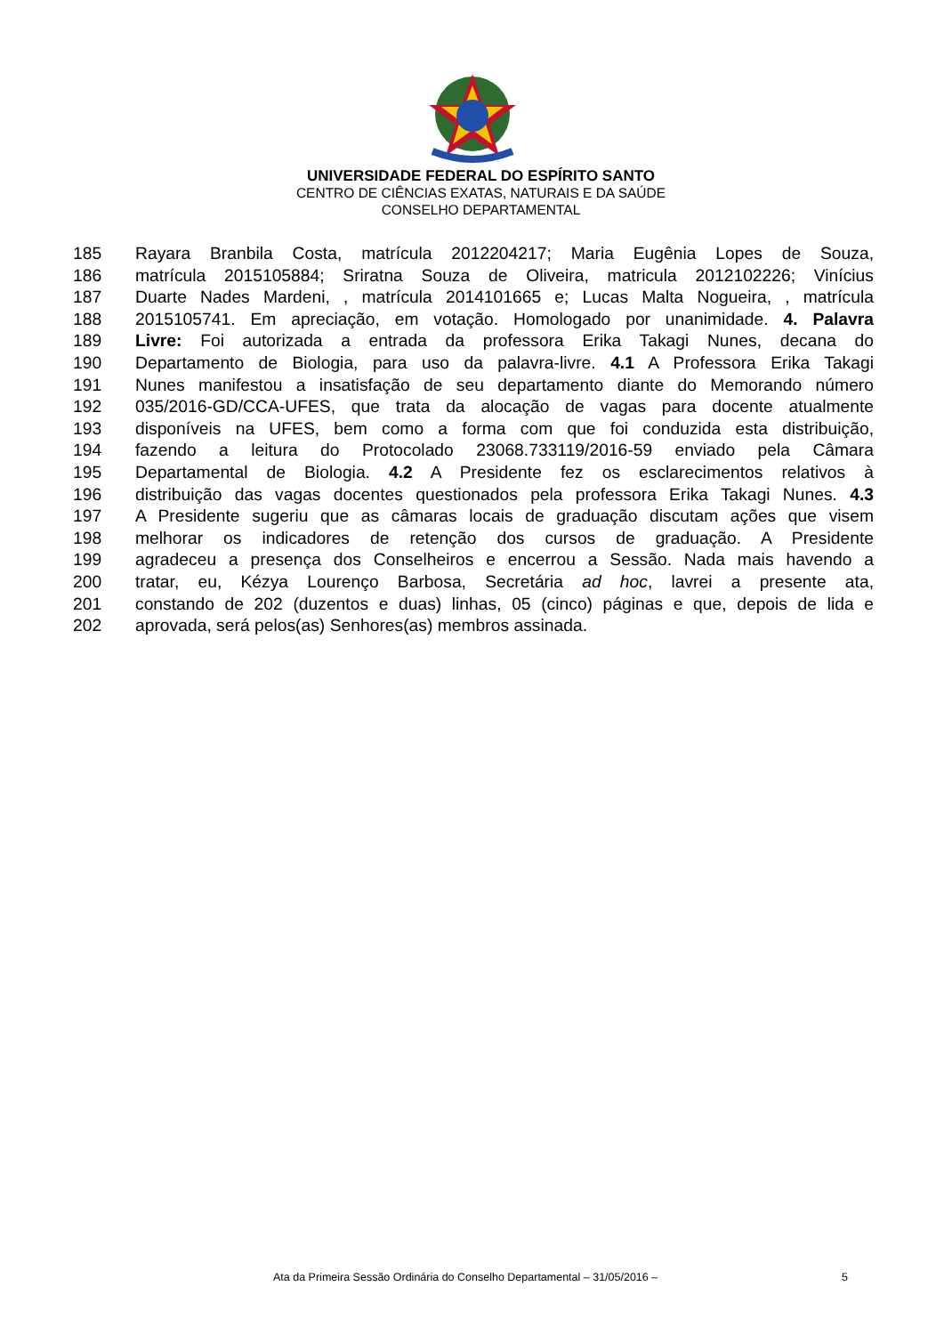UNIVERSIDADE FEDERAL DO ESPÍRITO SANTO
CENTRO DE CIÊNCIAS EXATAS, NATURAIS E DA SAÚDE
CONSELHO DEPARTAMENTAL
185 Rayara Branbila Costa, matrícula 2012204217; Maria Eugênia Lopes de Souza,
186 matrícula 2015105884; Sriratna Souza de Oliveira, matricula 2012102226; Vinícius
187 Duarte Nades Mardeni, , matrícula 2014101665 e; Lucas Malta Nogueira, , matrícula
188 2015105741. Em apreciação, em votação. Homologado por unanimidade. 4. Palavra
189 Livre: Foi autorizada a entrada da professora Erika Takagi Nunes, decana do
190 Departamento de Biologia, para uso da palavra-livre. 4.1 A Professora Erika Takagi
191 Nunes manifestou a insatisfação de seu departamento diante do Memorando número
192 035/2016-GD/CCA-UFES, que trata da alocação de vagas para docente atualmente
193 disponíveis na UFES, bem como a forma com que foi conduzida esta distribuição,
194 fazendo a leitura do Protocolado 23068.733119/2016-59 enviado pela Câmara
195 Departamental de Biologia. 4.2 A Presidente fez os esclarecimentos relativos à
196 distribuição das vagas docentes questionados pela professora Erika Takagi Nunes. 4.3
197 A Presidente sugeriu que as câmaras locais de graduação discutam ações que visem
198 melhorar os indicadores de retenção dos cursos de graduação. A Presidente
199 agradeceu a presença dos Conselheiros e encerrou a Sessão. Nada mais havendo a
200 tratar, eu, Kézya Lourenço Barbosa, Secretária ad hoc, lavrei a presente ata,
201 constando de 202 (duzentos e duas) linhas, 05 (cinco) páginas e que, depois de lida e
202 aprovada, será pelos(as) Senhores(as) membros assinada.
Ata da Primeira Sessão Ordinária do Conselho Departamental – 31/05/2016 – 5